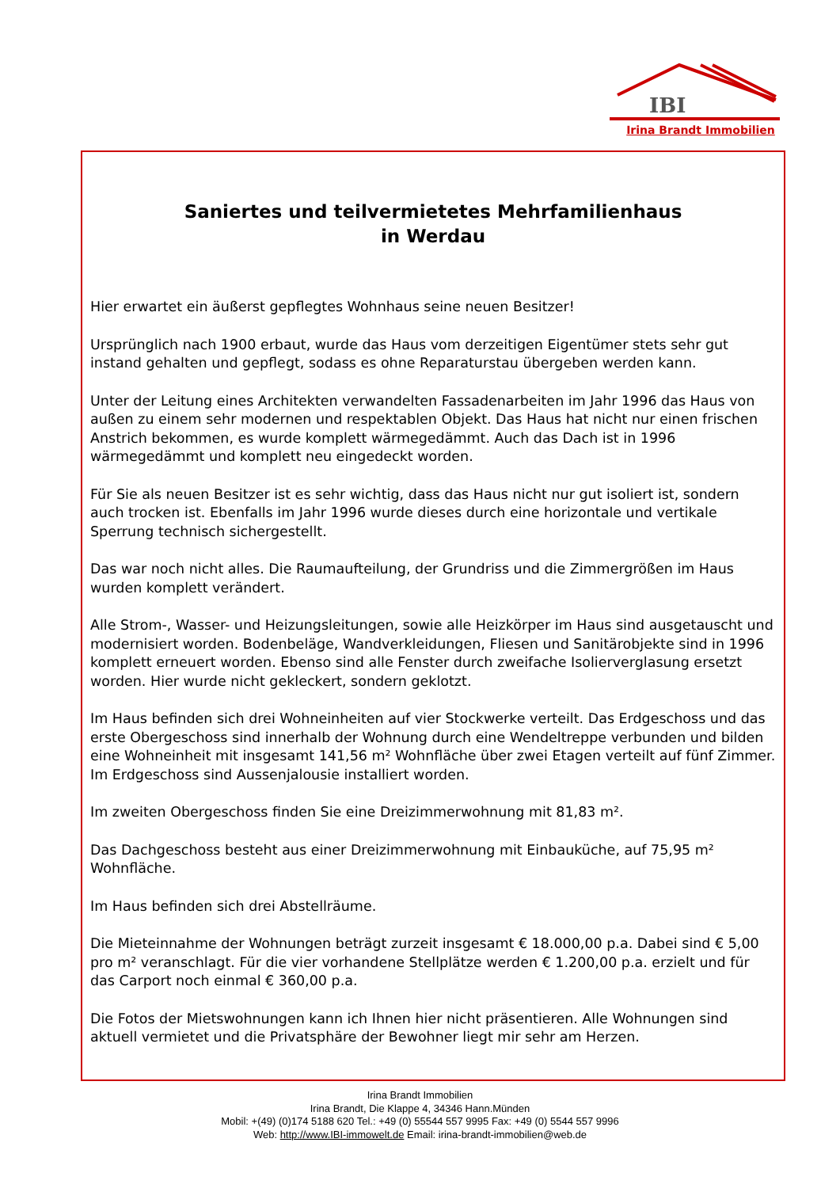IBI
Irina Brandt Immobilien
Saniertes und teilvermietetes Mehrfamilienhaus
in Werdau
Hier erwartet ein äußerst gepflegtes Wohnhaus seine neuen Besitzer!
Ursprünglich nach 1900 erbaut, wurde das Haus vom derzeitigen Eigentümer stets sehr gut instand gehalten und gepflegt, sodass es ohne Reparaturstau übergeben werden kann.
Unter der Leitung eines Architekten verwandelten Fassadenarbeiten im Jahr 1996 das Haus von außen zu einem sehr modernen und respektablen Objekt. Das Haus hat nicht nur einen frischen Anstrich bekommen, es wurde komplett wärmegedämmt. Auch das Dach ist in 1996 wärmegedämmt und komplett neu eingedeckt worden.
Für Sie als neuen Besitzer ist es sehr wichtig, dass das Haus nicht nur gut isoliert ist, sondern auch trocken ist. Ebenfalls im Jahr 1996 wurde dieses durch eine horizontale und vertikale Sperrung technisch sichergestellt.
Das war noch nicht alles. Die Raumaufteilung, der Grundriss und die Zimmergrößen im Haus wurden komplett verändert.
Alle Strom-, Wasser- und Heizungsleitungen, sowie alle Heizkörper im Haus sind ausgetauscht und modernisiert worden. Bodenbeläge, Wandverkleidungen, Fliesen und Sanitärobjekte sind in 1996 komplett erneuert worden. Ebenso sind alle Fenster durch zweifache Isolierverglasung ersetzt worden. Hier wurde nicht gekleckert, sondern geklotzt.
Im Haus befinden sich drei Wohneinheiten auf vier Stockwerke verteilt. Das Erdgeschoss und das erste Obergeschoss sind innerhalb der Wohnung durch eine Wendeltreppe verbunden und bilden eine Wohneinheit mit insgesamt 141,56 m² Wohnfläche über zwei Etagen verteilt auf fünf Zimmer. Im Erdgeschoss sind Aussenjalousie installiert worden.
Im zweiten Obergeschoss finden Sie eine Dreizimmerwohnung mit 81,83 m².
Das Dachgeschoss besteht aus einer Dreizimmerwohnung mit Einbauküche, auf 75,95 m² Wohnfläche.
Im Haus befinden sich drei Abstellräume.
Die Mieteinnahme der Wohnungen beträgt zurzeit insgesamt € 18.000,00 p.a. Dabei sind € 5,00 pro m² veranschlagt. Für die vier vorhandene Stellplätze werden € 1.200,00 p.a. erzielt und für das Carport noch einmal € 360,00 p.a.
Die Fotos der Mietswohnungen kann ich Ihnen hier nicht präsentieren. Alle Wohnungen sind aktuell vermietet und die Privatsphäre der Bewohner liegt mir sehr am Herzen.
Irina Brandt Immobilien
Irina Brandt, Die Klappe 4, 34346 Hann.Münden
Mobil: +(49) (0)174 5188 620 Tel.: +49 (0) 55544 557 9995 Fax: +49 (0) 5544 557 9996
Web: http://www.IBI-immowelt.de Email: irina-brandt-immobilien@web.de